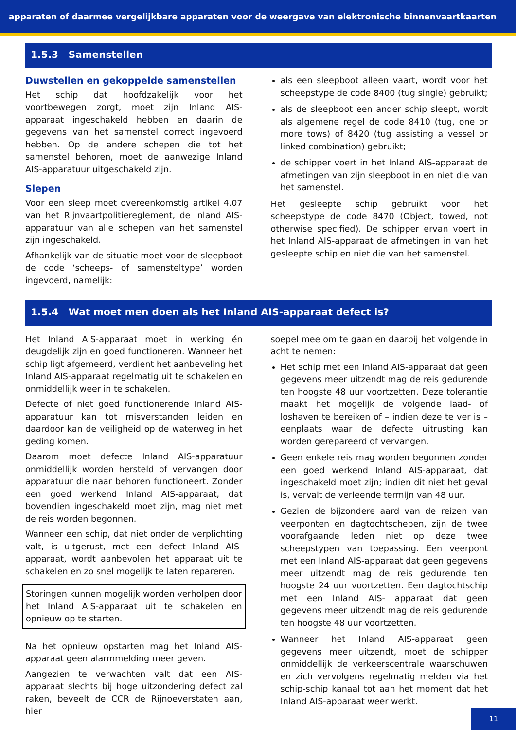apparaten of daarmee vergelijkbare apparaten voor de weergave van elektronische binnenvaartkaarten
1.5.3 Samenstellen
Duwstellen en gekoppelde samenstellen
Het schip dat hoofdzakelijk voor het voortbewegen zorgt, moet zijn Inland AIS-apparaat ingeschakeld hebben en daarin de gegevens van het samenstel correct ingevoerd hebben. Op de andere schepen die tot het samenstel behoren, moet de aanwezige Inland AIS-apparatuur uitgeschakeld zijn.
Slepen
Voor een sleep moet overeenkomstig artikel 4.07 van het Rijnvaartpolitiereglement, de Inland AIS-apparatuur van alle schepen van het samenstel zijn ingeschakeld.
Afhankelijk van de situatie moet voor de sleepboot de code ‘scheeps- of samensteltype’ worden ingevoerd, namelijk:
als een sleepboot alleen vaart, wordt voor het scheepstype de code 8400 (tug single) gebruikt;
als de sleepboot een ander schip sleept, wordt als algemene regel de code 8410 (tug, one or more tows) of 8420 (tug assisting a vessel or linked combination) gebruikt;
de schipper voert in het Inland AIS-apparaat de afmetingen van zijn sleepboot in en niet die van het samenstel.
Het gesleepte schip gebruikt voor het scheepstype de code 8470 (Object, towed, not otherwise specified). De schipper ervan voert in het Inland AIS-apparaat de afmetingen in van het gesleepte schip en niet die van het samenstel.
1.5.4 Wat moet men doen als het Inland AIS-apparaat defect is?
Het Inland AIS-apparaat moet in werking én deugdelijk zijn en goed functioneren. Wanneer het schip ligt afgemeerd, verdient het aanbeveling het Inland AIS-apparaat regelmatig uit te schakelen en onmiddellijk weer in te schakelen.
Defecte of niet goed functionerende Inland AIS-apparatuur kan tot misverstanden leiden en daardoor kan de veiligheid op de waterweg in het geding komen.
Daarom moet defecte Inland AIS-apparatuur onmiddellijk worden hersteld of vervangen door apparatuur die naar behoren functioneert. Zonder een goed werkend Inland AIS-apparaat, dat bovendien ingeschakeld moet zijn, mag niet met de reis worden begonnen.
Wanneer een schip, dat niet onder de verplichting valt, is uitgerust, met een defect Inland AIS-apparaat, wordt aanbevolen het apparaat uit te schakelen en zo snel mogelijk te laten repareren.
Storingen kunnen mogelijk worden verholpen door het Inland AIS-apparaat uit te schakelen en opnieuw op te starten.
Na het opnieuw opstarten mag het Inland AIS-apparaat geen alarmmelding meer geven.
Aangezien te verwachten valt dat een AIS-apparaat slechts bij hoge uitzondering defect zal raken, beveelt de CCR de Rijnoeverstaten aan, hier
soepel mee om te gaan en daarbij het volgende in acht te nemen:
Het schip met een Inland AIS-apparaat dat geen gegevens meer uitzendt mag de reis gedurende ten hoogste 48 uur voortzetten. Deze tolerantie maakt het mogelijk de volgende laad- of loshaven te bereiken of – indien deze te ver is – eenplaats waar de defecte uitrusting kan worden gerepareerd of vervangen.
Geen enkele reis mag worden begonnen zonder een goed werkend Inland AIS-apparaat, dat ingeschakeld moet zijn; indien dit niet het geval is, vervalt de verleende termijn van 48 uur.
Gezien de bijzondere aard van de reizen van veerponten en dagtochtschepen, zijn de twee voorafgaande leden niet op deze twee scheepstypen van toepassing. Een veerpont met een Inland AIS-apparaat dat geen gegevens meer uitzendt mag de reis gedurende ten hoogste 24 uur voortzetten. Een dagtochtschip met een Inland AIS- apparaat dat geen gegevens meer uitzendt mag de reis gedurende ten hoogste 48 uur voortzetten.
Wanneer het Inland AIS-apparaat geen gegevens meer uitzendt, moet de schipper onmiddellijk de verkeerscentrale waarschuwen en zich vervolgens regelmatig melden via het schip-schip kanaal tot aan het moment dat het Inland AIS-apparaat weer werkt.
11